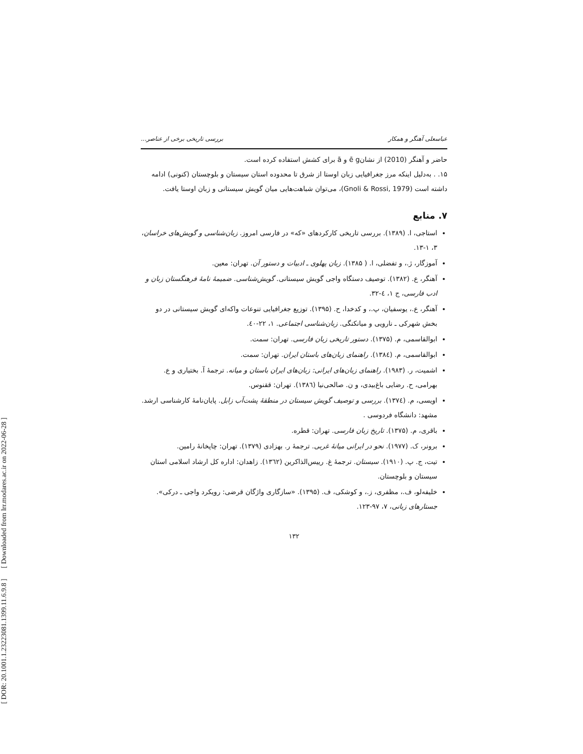[ DOR: 20.1001.1.23223081.1399.11.6.9.8 ] [ Downloaded from lrr.modares.ac.ir on 2022-06-28 ]
عباسعلی آهنگر و همکار بررسی تاریخی برخی از عناصر...
حاضر و آهنگر (2010) از نشانē g و ā برای کشش استفاده کرده است.
۱۵. . به‌دلیل اینکه مرز جغرافیایی زبان اوستا از شرق تا محدوده استان سیستان و بلوچستان (کنونی) ادامه داشته است (Gnoli & Rossi, 1979)، می‌توان شباهت‌هایی میان گویش سیستانی و زبان اوستا یافت.
۷. منابع
استاجی، ا. (۱۳۸۹). بررسی تاریخی کارکردهای «که» در فارسی امروز. زبان‌شناسی و گویش‌های خراسان، ۳، ۱-۱۳.
آموزگار، ژ.، و تفضلی، ا. ( ۱۳۸۵). زبان پهلوی ـ ادبیات و دستور آن. تهران: معین.
آهنگر، ع. (۱۳۸۲). توصیف دستگاه واجی گویش سیستانی. گویش‌شناسی. ضمیمهٔ نامهٔ فرهنگستان زبان و ادب فارسی، ج ۱، ٤-۳۲.
آهنگر، ع.، یوسفیان، پ.، و کدخدا، ح. (۱۳۹۵). توزیع جغرافیایی تنوعات واکه‌ای گویش سیستانی در دو بخش شهرکی ـ نارویی و میانکنگی. زبان‌شناسی اجتماعی. ۱، ۲۲-٤۰.
ابوالقاسمی، م. (۱۳۷۵). دستور تاریخی زبان فارسی. تهران: سمت.
ابوالقاسمی، م. (۱۳۸٤). راهنمای زبان‌های باستان ایران. تهران: سمت.
اشمیت، ر. (۱۹۸۳). راهنمای زبان‌های ایرانی: زبان‌های ایران باستان و میانه. ترجمهٔ آ. بختیاری و ع. بهرامی، ح. رضایی باغ‌بیدی، و ن. صالحی‌نیا (۱۳۸٦). تهران: ققنوس.
اویسی، م. (۱۳۷٤). بررسی و توصیف گویش سیستان در منطقهٔ پشت‌آب زابل. پایان‌نامهٔ کارشناسی ارشد. مشهد: دانشگاه فردوسی .
باقری، م. (۱۳۷۵). تاریخ زبان فارسی. تهران: قطره.
برونر، ک. (۱۹۷۷). نحو در ایرانی میانهٔ غربی. ترجمهٔ ر. بهزادی (۱۳۷۹). تهران: چاپخانهٔ رامین.
تیت، ج. پ. (۱۹۱۰). سیستان. ترجمهٔ غ. رییس‌الذاکرین (۱۳٦۲). زاهدان: اداره کل ارشاد اسلامی استان سیستان و بلوچستان.
خلیفه‌لو، ف.، مظفری، ز.، و کوشکی، ف. (۱۳۹۵). «سازگاری واژگان قرضی: رویکرد واجی ـ درکی». جستارهای زبانی، ۷، ۹۷-۱۲۳.
۱۳۲